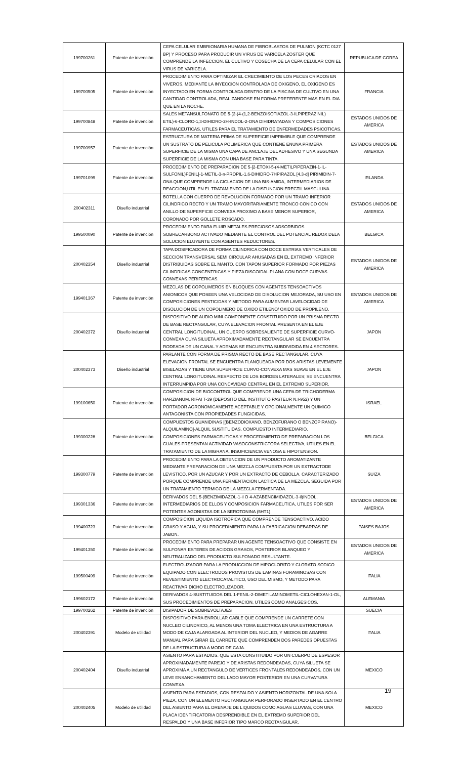| 199700261 | Patente de invención | CEPA CELULAR EMBRIONARIA HUMANA DE FIBROBLASTOS DE PULMON (KCTC 0127 BP) Y PROCESO PARA PRODUCIR UN VIRUS DE VARICELA ZOSTER QUE COMPRENDE LA INFECCION, EL CULTIVO Y COSECHA DE LA CEPA CELULAR CON EL VIRUS DE VARICELA. | REPUBLICA DE COREA |
| 199700505 | Patente de invención | PROCEDIMIENTO PARA OPTIMIZAR EL CRECIMIENTO DE LOS PECES CRIADOS EN VIVEROS, MEDIANTE LA INYECCION CONTROLADA DE OXIGENO, EL OXIGENO ES INYECTADO EN FORMA CONTROLADA DENTRO DE LA PISCINA DE CULTIVO EN UNA CANTIDAD CONTROLADA, REALIZANDOSE EN FORMA PREFERENTE MAS EN EL DIA QUE EN LA NOCHE. | FRANCIA |
| 199700848 | Patente de invención | SALES METANSULFONATO DE 5-(2-(4-(1,2-BENZOISOTIAZOL-3-ILPIPERAZINIL) ETIL)-6-CLORO-1,3-DIHIDRO-2H-INDOL-2-ONA DIHIDRATADAS Y COMPOSICIONES FARMACEUTICAS, UTILES PARA EL TRATAMIENTO DE ENFERMEDADES PSICOTICAS. | ESTADOS UNIDOS DE AMERICA |
| 199700957 | Patente de invención | ESTRUCTURA DE MATERIA PRIMA DE SUPERFICIE IMPRIMIBLE QUE COMPRENDE UN SUSTRATO DE PELICULA POLIMERICA QUE CONTIENE ENUNA PRIMERA SUPERFICIE DE LA MISMA UNA CAPA DE ANCLAJE DEL ADHESIVO Y UNA SEGUNDA SUPERFICIE DE LA MISMA CON UNA BASE PARA TINTA. | ESTADOS UNIDOS DE AMERICA |
| 199701099 | Patente de invención | PROCEDIMIENTO DE PREPARACION DE 5-[2-ETOXI-5-(4-METILPIPERAZIN-1-IL-SULFONIL)FENIL]-1-METIL-3-n-PROPIL-1,6-DIHIDRO-7HPIRAZOL [4,3-d] PIRIMIDIN-7-ONA QUE COMPRENDE LA CICLACION DE UNA BIS-AMIDA, INTERMEDIARIOS DE REACCION,UTIL EN EL TRATAMIENTO DE LA DISFUNCION ERECTIL MASCULINA. | IRLANDA |
| 200402311 | Diseño industrial | BOTELLA CON CUERPO DE REVOLUCION FORMADO POR UN TRAMO INFERIOR CILINDRICO RECTO Y UN TRAMO MAYORITARIAMENTE TRONCO CONICO CON ANILLO DE SUPERFICIE CONVEXA PROXIMO A BASE MENOR SUPERIOR, CORONADO POR GOLLETE ROSCADO. | ESTADOS UNIDOS DE AMERICA |
| 199500090 | Patente de invención | PROCEDIMIENTO PARA ELUIR METALES PRECIOSOS ADSORBIDOS SOBRECARBONO ACTIVADO MEDIANTE EL CONTROL DEL POTENCIAL REDOX DELA SOLUCION ELUYENTE CON AGENTES REDUCTORES. | BELGICA |
| 200402354 | Diseño industrial | TAPA DOSIFICADORA DE FORMA CILINDRICA CON DOCE ESTRIAS VERTICALES DE SECCION TRANSVERSAL SEMI CIRCULAR AHUSADAS EN EL EXTREMO INFERIOR DISTRIBUIDAS SOBRE EL MANTO, CON TAPON SUPERIOR FORMADO POR PIEZAS CILINDRICAS CONCENTRICAS Y PIEZA DISCOIDAL PLANA CON DOCE CURVAS CONVEXAS PERIFERICAS. | ESTADOS UNIDOS DE AMERICA |
| 199401367 | Patente de invención | MEZCLAS DE COPOLIMEROS EN BLOQUES CON AGENTES TENSOACTIVOS ANIONICOS QUE POSEEN UNA VELOCIDAD DE DISOLUCION MEJORADA, SU USO EN COMPOSICIONES PESTICIDAS Y METODO PARA AUMENTAR LAVELOCIDAD DE DISOLUCION DE UN COPOLIMERO DE OXIDO ETILENO/ OXIDO DE PROPILENO. | ESTADOS UNIDOS DE AMERICA |
| 200402372 | Diseño industrial | DISPOSITIVO DE AUDIO MINI-COMPONENTE CONSTITUIDO POR UN PRISMA RECTO DE BASE RECTANGULAR, CUYA ELEVACION FRONTAL PRESENTA EN EL EJE CENTRAL LONGITUDINAL, UN CUERPO SOBRESALIENTE DE SUPERFICIE CURVO-CONVEXA CUYA SILUETA APROXIMADAMENTE RECTANGULAR SE ENCUENTRA RODEADA DE UN CANAL Y ADEMAS SE ENCUENTRA SUBDIVIDIDA EN 4 SECTORES. | JAPON |
| 200402373 | Diseño industrial | PARLANTE CON FORMA DE PRISMA RECTO DE BASE RECTANGULAR, CUYA ELEVACION FRONTAL SE ENCUENTRA FLANQUEADA POR DOS ARISTAS LEVEMENTE BISELADAS Y TIENE UNA SUPERFICIE CURVO-CONVEXA MAS SUAVE EN EL EJE CENTRAL LONGITUDINAL RESPECTO DE LOS BORDES LATERALES; SE ENCUENTRA INTERRUMPIDA POR UNA CONCAVIDAD CENTRAL EN EL EXTREMO SUPERIOR. | JAPON |
| 199100650 | Patente de invención | COMPOSICION DE BIOCONTROL QUE COMPRENDE UNA CEPA DE TRICHODERMA HARZIANUM, RIFAI T-39 (DEPOSITO DEL INSTITUTO PASTEUR N.I-952) Y UN PORTADOR AGRONOMICAMENTE ACEPTABLE Y OPCIONALMENTE UN QUIMICO ANTAGONISTA CON PROPIEDADES FUNGICIDAS. | ISRAEL |
| 199300228 | Patente de invención | COMPUESTOS GUANIDINAS [(BENZODIOXANO, BENZOFURANO O BENZOPIRANO)-ALQUILAMINO]-ALQUIL SUSTITUIDAS, COMPUESTO INTERMEDIARIO, COMPOSICIONES FARMACEUTICAS Y PROCEDIMIENTO DE PREPARACION LOS CUALES PRESENTAN ACTIVIDAD VASOCONSTRICTORA SELECTIVA, UTILES EN EL TRATAMIENTO DE LA MIGRANA, INSUFICIENCIA VENOSA E HIPOTENSION. | BELGICA |
| 199300779 | Patente de invención | PROCEDIMIENTO PARA LA OBTENCION DE UN PRODUCTO AROMATIZANTE MEDIANTE PREPARACION DE UNA MEZCLA COMPUESTA POR UN EXTRACTODE LEVISTICO, POR UN AZUCAR Y POR UN EXTRACTO DE CEBOLLA, CARACTERIZADO PORQUE COMPRENDE UNA FERMENTACION LACTICA DE LA MEZCLA, SEGUIDA POR UN TRATAMIENTO TERMICO DE LA MEZCLA FERMENTADA. | SUIZA |
| 199301336 | Patente de invención | DERIVADOS DEL 5-(BENZIMIDAZOL-1-il O 4-AZABENCIMIDAZOL-3-il)INDOL, INTERMEDIARIOS DE ELLOS Y COMPOSICION FARMACEUTICA, UTILES POR SER POTENTES AGONISTAS DE LA SEROTONINA (5HT1). | ESTADOS UNIDOS DE AMERICA |
| 199400723 | Patente de invención | COMPOSICION LIQUIDA ISOTROPICA QUE COMPRENDE TENSOACTIVO, ACIDO GRASO Y AGUA, Y SU PROCEDIMIENTO PARA LA FABRICACION DEBARRAS DE JABON. | PAISES BAJOS |
| 199401350 | Patente de invención | PROCEDIMIENTO PARA PREPARAR UN AGENTE TENSOACTIVO QUE CONSISTE EN SULFONAR ESTERES DE ACIDOS GRASOS, POSTERIOR BLANQUEO Y NEUTRALIZADO DEL PRODUCTO SULFONADO RESULTANTE. | ESTADOS UNIDOS DE AMERICA |
| 199500499 | Patente de invención | ELECTROLIZADOR PARA LA PRODUCCION DE HIPOCLORITO Y CLORATO SODICO EQUIPADO CON ELECTRODOS PROVISTOS DE LAMINAS FORAMINOSAS CON REVESTIMIENTO ELECTROCATALITICO, USO DEL MISMO, Y METODO PARA REACTIVAR DICHO ELECTROLIZADOR. | ITALIA |
| 199602172 | Patente de invención | DERIVADOS 4-SUSTITUIDOS DEL 1-FENIL-2-DIMETILAMINOMETIL-CICLOHEXAN-1-OL, SUS PROCEDIMIENTOS DE PREPARACION, UTILES COMO ANALGESICOS. | ALEMANIA |
| 199700262 | Patente de invención | DISIPADOR DE SOBREVOLTAJES | SUECIA |
| 200402391 | Modelo de utilidad | DISPOSITIVO PARA ENROLLAR CABLE QUE COMPRENDE UN CARRETE CON NUCLEO CILINDRICO, AL MENOS UNA TOMA ELECTRICA EN UNA ESTRUCTURA A MODO DE CAJA ALARGADA AL INTERIOR DEL NUCLEO, Y MEDIOS DE AGARRE MANUAL PARA GIRAR EL CARRETE QUE COMPRENDEN DOS PAREDES OPUESTAS DE LA ESTRUCTURA A MODO DE CAJA. | ITALIA |
| 200402404 | Diseño industrial | ASIENTO PARA ESTADIOS, QUE ESTA CONSTITUIDO POR UN CUERPO DE ESPESOR APROXIMADAMENTE PAREJO Y DE ARISTAS REDONDEADAS, CUYA SILUETA SE APROXIMA A UN RECTANGULO DE VERTICES FRONTALES REDONDEADOS, CON UN LEVE ENSANCHAMIENTO DEL LADO MAYOR POSTERIOR EN UNA CURVATURA CONVEXA. | MEXICO |
| 200402405 | Modelo de utilidad | ASIENTO PARA ESTADIOS, CON RESPALDO Y ASIENTO HORIZONTAL DE UNA SOLA PIEZA, CON UN ELEMENTO RECTANGULAR PERFORADO INSERTADO EN EL CENTRO DEL ASIENTO PARA EL DRENAJE DE LIQUIDOS COMO AGUAS LLUVIAS, CON UNA PLACA IDENTIFICATORIA DESPRENDIBLE EN EL EXTREMO SUPERIOR DEL RESPALDO Y UNA BASE INFERIOR TIPO MARCO RECTANGULAR. | MEXICO |
19